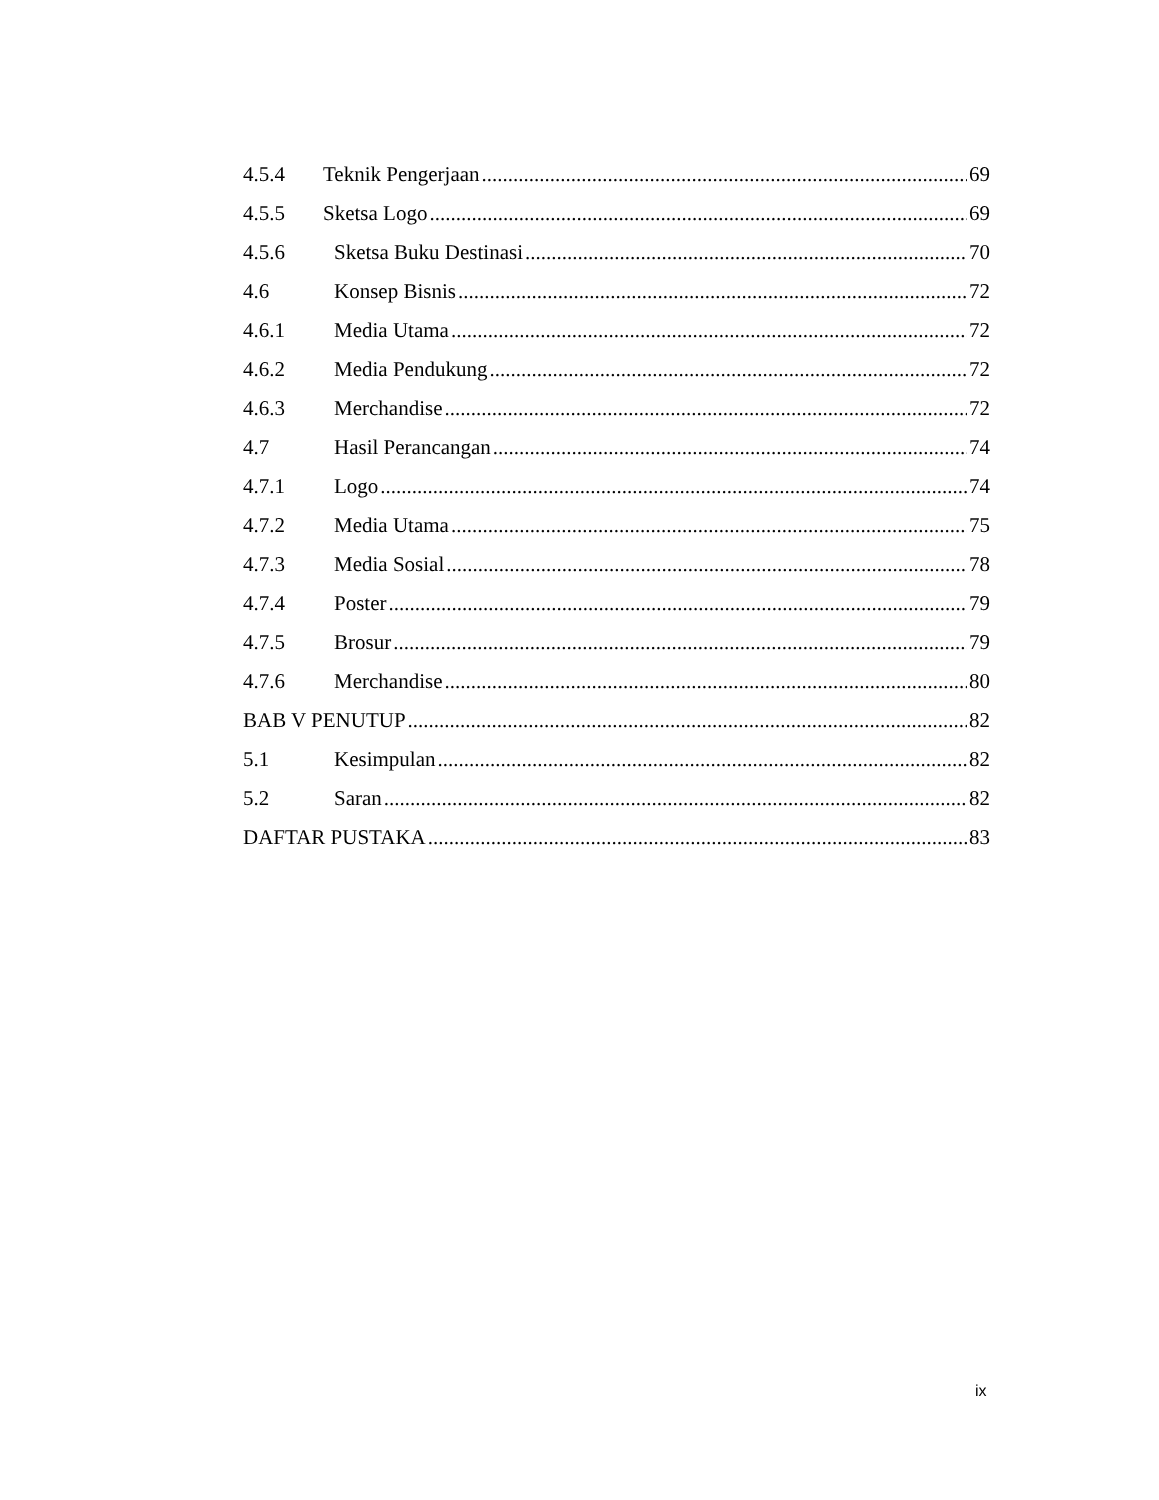4.5.4 Teknik Pengerjaan 69
4.5.5 Sketsa Logo 69
4.5.6 Sketsa Buku Destinasi 70
4.6 Konsep Bisnis 72
4.6.1 Media Utama 72
4.6.2 Media Pendukung 72
4.6.3 Merchandise 72
4.7 Hasil Perancangan 74
4.7.1 Logo 74
4.7.2 Media Utama 75
4.7.3 Media Sosial 78
4.7.4 Poster 79
4.7.5 Brosur 79
4.7.6 Merchandise 80
BAB V PENUTUP 82
5.1 Kesimpulan 82
5.2 Saran 82
DAFTAR PUSTAKA 83
ix